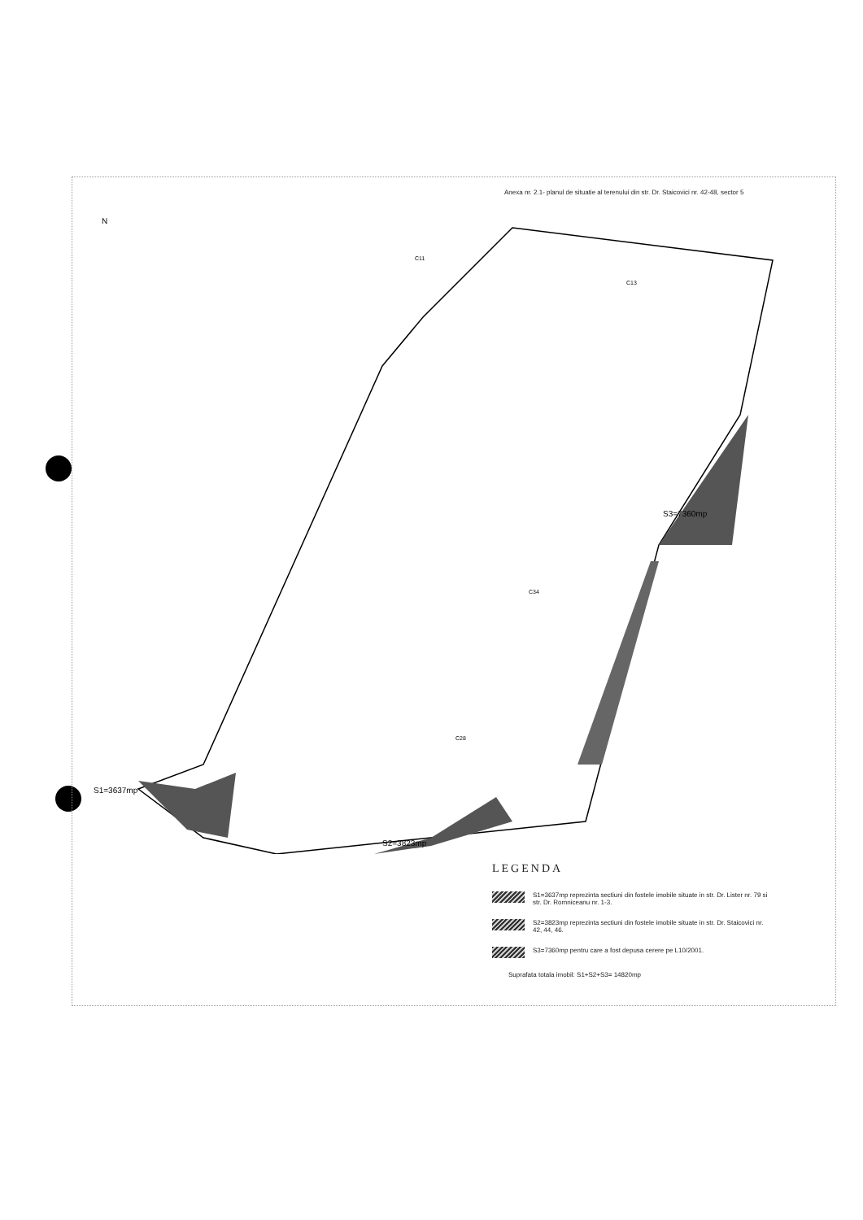Anexa nr. 2.1- planul de situatie al terenului din str. Dr. Staicovici nr. 42-48, sector 5
N
C11
C13
C34
C28
S3=7360mp
S2=3823mp
S1=3637mp
LEGENDA
S1=3637mp reprezinta sectiuni din fostele imobile situate in str. Dr. Lister nr. 79 si str. Dr. Romniceanu nr. 1-3.
S2=3823mp reprezinta sectiuni din fostele imobile situate in str. Dr. Staicovici nr. 42, 44, 46.
S3=7360mp pentru care a fost depusa cerere pe L10/2001.
Suprafata totala imobil: S1+S2+S3= 14820mp